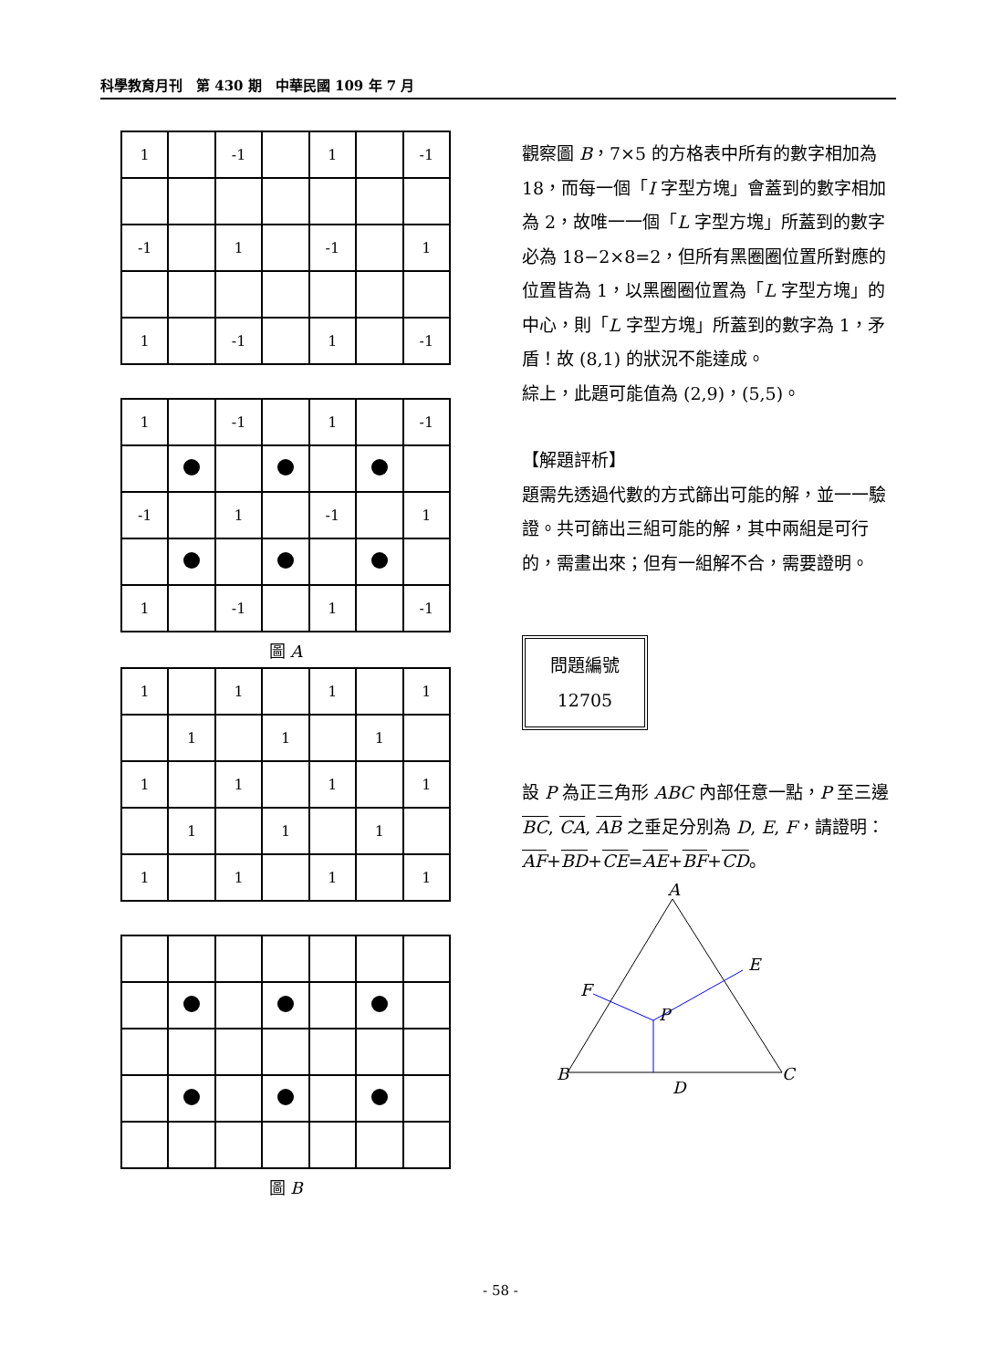科學教育月刊　第 430 期　中華民國 109 年 7 月
| 1 | | -1 | | 1 | | -1 |
| -1 | | 1 | | -1 | | 1 |
| 1 | | -1 | | 1 | | -1 |
| 1 | | -1 | | 1 | | -1 |
| -1 | | 1 | | -1 | | 1 |
| 1 | | -1 | | 1 | | -1 |
圖 A
| 1 | | 1 | | 1 | | 1 |
| | 1 | | 1 | | 1 | |
| 1 | | 1 | | 1 | | 1 |
| | 1 | | 1 | | 1 | |
| 1 | | 1 | | 1 | | 1 |
圖 B
觀察圖 B，7×5 的方格表中所有的數字相加為 18，而每一個「I 字型方塊」會蓋到的數字相加為 2，故唯一一個「L 字型方塊」所蓋到的數字必為 18−2×8=2，但所有黑圈圈位置所對應的位置皆為 1，以黑圈圈位置為「L 字型方塊」的中心，則「L 字型方塊」所蓋到的數字為 1，矛盾！故 (8,1) 的狀況不能達成。
綜上，此題可能值為 (2,9)，(5,5)。
【解題評析】
題需先透過代數的方式篩出可能的解，並一一驗證。共可篩出三組可能的解，其中兩組是可行的，需畫出來；但有一組解不合，需要證明。
問題編號
12705
設 P 為正三角形 ABC 內部任意一點，P 至三邊 BC, CA, AB 之垂足分別為 D, E, F，請證明：
AF+BD+CE=AE+BF+CD。
A
B
C
D
E
F
P
- 58 -